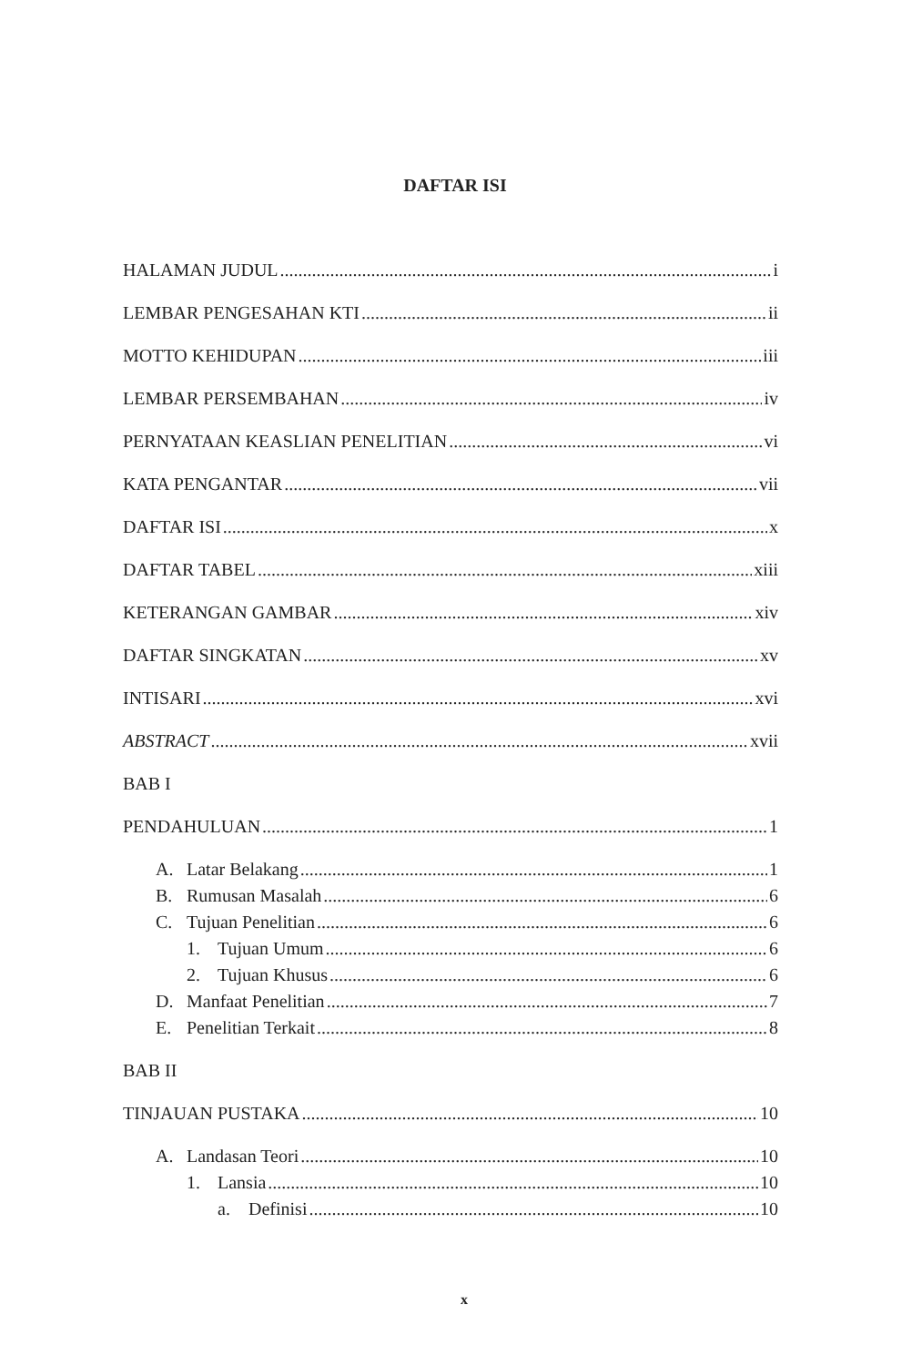DAFTAR ISI
HALAMAN JUDUL i
LEMBAR PENGESAHAN KTI ii
MOTTO KEHIDUPAN iii
LEMBAR PERSEMBAHAN iv
PERNYATAAN KEASLIAN PENELITIAN vi
KATA PENGANTAR vii
DAFTAR ISI x
DAFTAR TABEL xiii
KETERANGAN GAMBAR xiv
DAFTAR SINGKATAN xv
INTISARI xvi
ABSTRACT xvii
BAB I
PENDAHULUAN 1
A. Latar Belakang 1
B. Rumusan Masalah 6
C. Tujuan Penelitian 6
1. Tujuan Umum 6
2. Tujuan Khusus 6
D. Manfaat Penelitian 7
E. Penelitian Terkait 8
BAB II
TINJAUAN PUSTAKA 10
A. Landasan Teori 10
1. Lansia 10
a. Definisi 10
x